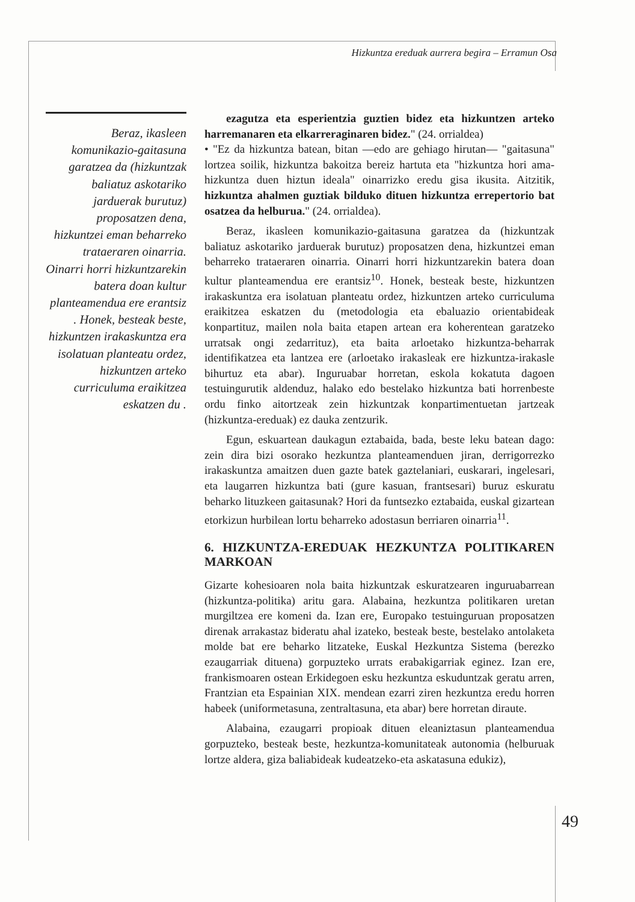Hizkuntza ereduak aurrera begira – Erramun Osa
Beraz, ikasleen komunikazio-gaitasuna garatzea da (hizkuntzak baliatuz askotariko jarduerak burutuz) proposatzen dena, hizkuntzei eman beharreko trataeraren oinarria. Oinarri horri hizkuntzarekin batera doan kultur planteamendua ere erantsiz . Honek, besteak beste, hizkuntzen irakaskuntza era isolatuan planteatu ordez, hizkuntzen arteko curriculuma eraikitzea eskatzen du .
ezagutza eta esperientzia guztien bidez eta hizkuntzen arteko harremanaren eta elkarreraginaren bidez." (24. orrialdea)
• "Ez da hizkuntza batean, bitan —edo are gehiago hirutan— "gaitasuna" lortzea soilik, hizkuntza bakoitza bereiz hartuta eta "hizkuntza hori ama-hizkuntza duen hiztun ideala" oinarrizko eredu gisa ikusita. Aitzitik, hizkuntza ahalmen guztiak bilduko dituen hizkuntza errepertorio bat osatzea da helburua." (24. orrialdea).
Beraz, ikasleen komunikazio-gaitasuna garatzea da (hizkuntzak baliatuz askotariko jarduerak burutuz) proposatzen dena, hizkuntzei eman beharreko trataeraren oinarria. Oinarri horri hizkuntzarekin batera doan kultur planteamendua ere erantsiz<sup>10</sup>. Honek, besteak beste, hizkuntzen irakaskuntza era isolatuan planteatu ordez, hizkuntzen arteko curriculuma eraikitzea eskatzen du (metodologia eta ebaluazio orientabideak konpartituz, mailen nola baita etapen artean era koherentean garatzeko urratsak ongi zedarrituz), eta baita arloetako hizkuntza-beharrak identifikatzea eta lantzea ere (arloetako irakasleak ere hizkuntza-irakasle bihurtuz eta abar). Inguruabar horretan, eskola kokatuta dagoen testuingurutik aldenduz, halako edo bestelako hizkuntza bati horrenbeste ordu finko aitortzeak zein hizkuntzak konpartimentuetan jartzeak (hizkuntza-ereduak) ez dauka zentzurik.
Egun, eskuartean daukagun eztabaida, bada, beste leku batean dago: zein dira bizi osorako hezkuntza planteamenduen jiran, derrigorrezko irakaskuntza amaitzen duen gazte batek gaztelaniari, euskarari, ingelesari, eta laugarren hizkuntza bati (gure kasuan, frantsesari) buruz eskuratu beharko lituzkeen gaitasunak? Hori da funtsezko eztabaida, euskal gizartean etorkizun hurbilean lortu beharreko adostasun berriaren oinarria<sup>11</sup>.
6. HIZKUNTZA-EREDUAK HEZKUNTZA POLITIKAREN MARKOAN
Gizarte kohesioaren nola baita hizkuntzak eskuratzearen inguruabarrean (hizkuntza-politika) aritu gara. Alabaina, hezkuntza politikaren uretan murgiltzea ere komeni da. Izan ere, Europako testuinguruan proposatzen direnak arrakastaz bideratu ahal izateko, besteak beste, bestelako antolaketa molde bat ere beharko litzateke, Euskal Hezkuntza Sistema (berezko ezaugarriak dituena) gorpuzteko urrats erabakigarriak eginez. Izan ere, frankismoaren ostean Erkidegoen esku hezkuntza eskuduntzak geratu arren, Frantzian eta Espainian XIX. mendean ezarri ziren hezkuntza eredu horren habeek (uniformetasuna, zentraltasuna, eta abar) bere horretan diraute.
Alabaina, ezaugarri propioak dituen eleaniztasun planteamendua gorpuzteko, besteak beste, hezkuntza-komunitateak autonomia (helburuak lortze aldera, giza baliabideak kudeatzeko-eta askatasuna edukiz),
49